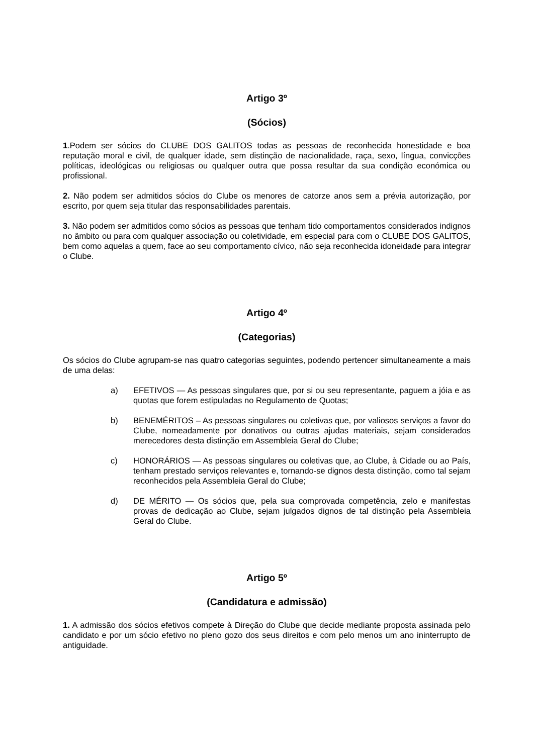Artigo 3º
(Sócios)
1.Podem ser sócios do CLUBE DOS GALITOS todas as pessoas de reconhecida honestidade e boa reputação moral e civil, de qualquer idade, sem distinção de nacionalidade, raça, sexo, língua, convicções políticas, ideológicas ou religiosas ou qualquer outra que possa resultar da sua condição económica ou profissional.
2. Não podem ser admitidos sócios do Clube os menores de catorze anos sem a prévia autorização, por escrito, por quem seja titular das responsabilidades parentais.
3. Não podem ser admitidos como sócios as pessoas que tenham tido comportamentos considerados indignos no âmbito ou para com qualquer associação ou coletividade, em especial para com o CLUBE DOS GALITOS, bem como aquelas a quem, face ao seu comportamento cívico, não seja reconhecida idoneidade para integrar o Clube.
Artigo 4º
(Categorias)
Os sócios do Clube agrupam-se nas quatro categorias seguintes, podendo pertencer simultaneamente a mais de uma delas:
a) EFETIVOS — As pessoas singulares que, por si ou seu representante, paguem a jóia e as quotas que forem estipuladas no Regulamento de Quotas;
b) BENEMÉRITOS – As pessoas singulares ou coletivas que, por valiosos serviços a favor do Clube, nomeadamente por donativos ou outras ajudas materiais, sejam considerados merecedores desta distinção em Assembleia Geral do Clube;
c) HONORÁRIOS — As pessoas singulares ou coletivas que, ao Clube, à Cidade ou ao País, tenham prestado serviços relevantes e, tornando-se dignos desta distinção, como tal sejam reconhecidos pela Assembleia Geral do Clube;
d) DE MÉRITO — Os sócios que, pela sua comprovada competência, zelo e manifestas provas de dedicação ao Clube, sejam julgados dignos de tal distinção pela Assembleia Geral do Clube.
Artigo 5º
(Candidatura e admissão)
1. A admissão dos sócios efetivos compete à Direção do Clube que decide mediante proposta assinada pelo candidato e por um sócio efetivo no pleno gozo dos seus direitos e com pelo menos um ano ininterrupto de antiguidade.